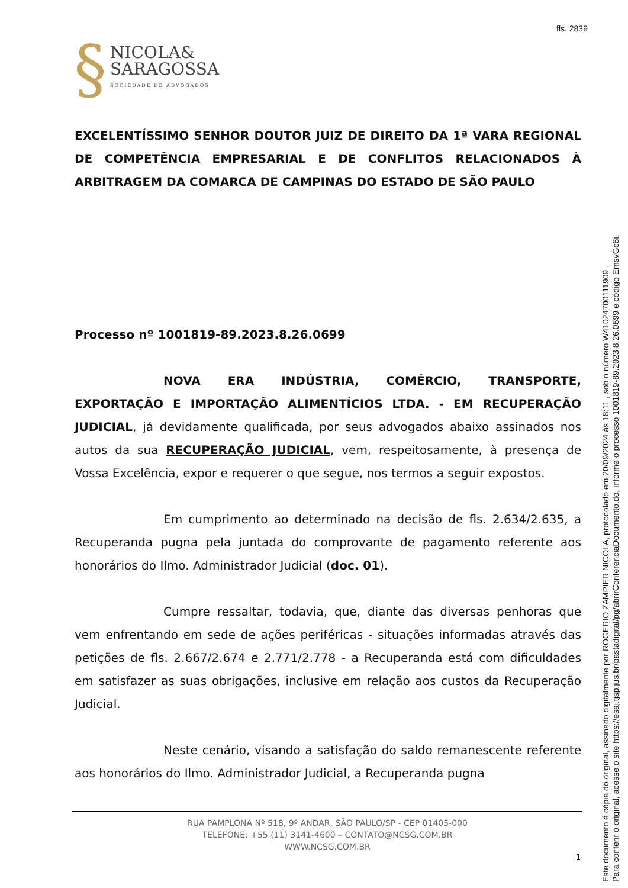fls. 2839
§
NICOLA&
SARAGOSSA
SOCIEDADE DE ADVOGADOS
EXCELENTÍSSIMO SENHOR DOUTOR JUIZ DE DIREITO DA 1ª VARA REGIONAL DE COMPETÊNCIA EMPRESARIAL E DE CONFLITOS RELACIONADOS À ARBITRAGEM DA COMARCA DE CAMPINAS DO ESTADO DE SÃO PAULO
Processo nº 1001819-89.2023.8.26.0699
NOVA ERA INDÚSTRIA, COMÉRCIO, TRANSPORTE, EXPORTAÇÃO E IMPORTAÇÃO ALIMENTÍCIOS LTDA. - EM RECUPERAÇÃO JUDICIAL, já devidamente qualificada, por seus advogados abaixo assinados nos autos da sua RECUPERAÇÃO JUDICIAL, vem, respeitosamente, à presença de Vossa Excelência, expor e requerer o que segue, nos termos a seguir expostos.
Em cumprimento ao determinado na decisão de fls. 2.634/2.635, a Recuperanda pugna pela juntada do comprovante de pagamento referente aos honorários do Ilmo. Administrador Judicial (doc. 01).
Cumpre ressaltar, todavia, que, diante das diversas penhoras que vem enfrentando em sede de ações periféricas - situações informadas através das petições de fls. 2.667/2.674 e 2.771/2.778 - a Recuperanda está com dificuldades em satisfazer as suas obrigações, inclusive em relação aos custos da Recuperação Judicial.
Neste cenário, visando a satisfação do saldo remanescente referente aos honorários do Ilmo. Administrador Judicial, a Recuperanda pugna
RUA PAMPLONA Nº 518, 9º ANDAR, SÃO PAULO/SP - CEP 01405-000
TELEFONE: +55 (11) 3141-4600 – CONTATO@NCSG.COM.BR
WWW.NCSG.COM.BR
1
Este documento é cópia do original, assinado digitalmente por ROGERIO ZAMPIER NICOLA, protocolado em 20/09/2024 às 18:11 , sob o número W41024700111909 .
Para conferir o original, acesse o site https://esaj.tjsp.jus.br/pastadigital/pg/abrirConferenciaDocumento.do, informe o processo 1001819-89.2023.8.26.0699 e código EmsvGc6i.